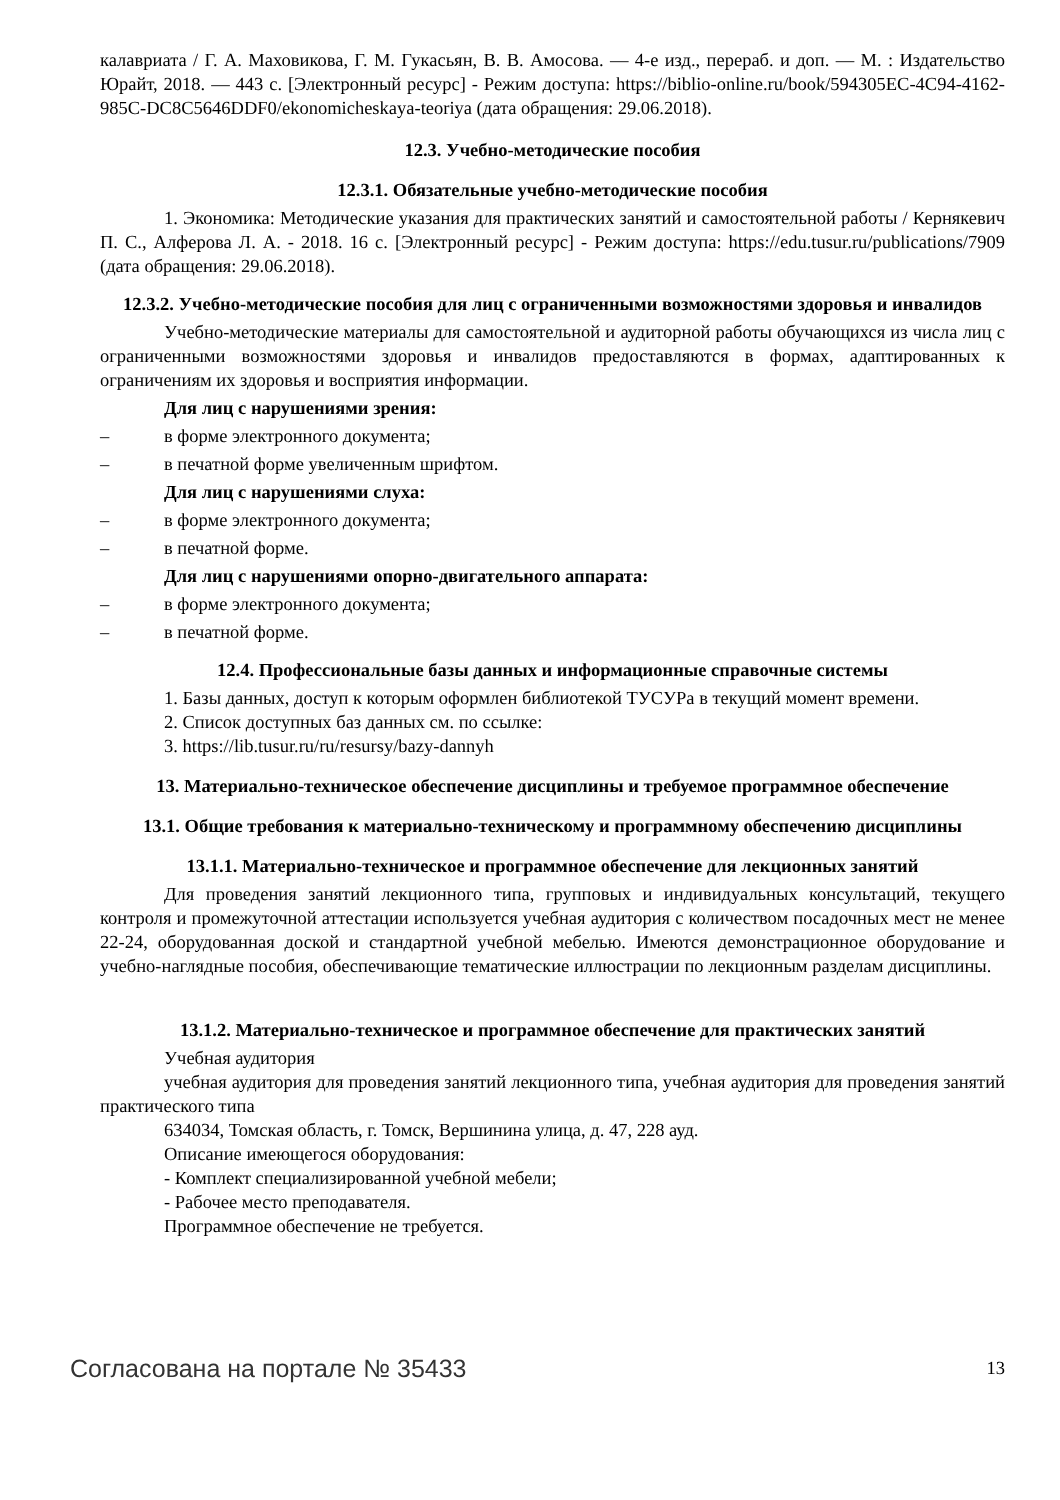калавриата / Г. А. Маховикова, Г. М. Гукасьян, В. В. Амосова. — 4-е изд., перераб. и доп. — М. : Издательство Юрайт, 2018. — 443 с. [Электронный ресурс] - Режим доступа: https://biblio-online.ru/book/594305EC-4C94-4162-985C-DC8C5646DDF0/ekonomicheskaya-teoriya (дата обращения: 29.06.2018).
12.3. Учебно-методические пособия
12.3.1. Обязательные учебно-методические пособия
1. Экономика: Методические указания для практических занятий и самостоятельной работы / Кернякевич П. С., Алферова Л. А. - 2018. 16 с. [Электронный ресурс] - Режим доступа: https://edu.tusur.ru/publications/7909 (дата обращения: 29.06.2018).
12.3.2. Учебно-методические пособия для лиц с ограниченными возможностями здоровья и инвалидов
Учебно-методические материалы для самостоятельной и аудиторной работы обучающихся из числа лиц с ограниченными возможностями здоровья и инвалидов предоставляются в формах, адаптированных к ограничениям их здоровья и восприятия информации.
Для лиц с нарушениями зрения:
– в форме электронного документа;
– в печатной форме увеличенным шрифтом.
Для лиц с нарушениями слуха:
– в форме электронного документа;
– в печатной форме.
Для лиц с нарушениями опорно-двигательного аппарата:
– в форме электронного документа;
– в печатной форме.
12.4. Профессиональные базы данных и информационные справочные системы
1. Базы данных, доступ к которым оформлен библиотекой ТУСУРа в текущий момент времени.
2. Список доступных баз данных см. по ссылке:
3. https://lib.tusur.ru/ru/resursy/bazy-dannyh
13. Материально-техническое обеспечение дисциплины и требуемое программное обеспечение
13.1. Общие требования к материально-техническому и программному обеспечению дисциплины
13.1.1. Материально-техническое и программное обеспечение для лекционных занятий
Для проведения занятий лекционного типа, групповых и индивидуальных консультаций, текущего контроля и промежуточной аттестации используется учебная аудитория с количеством посадочных мест не менее 22-24, оборудованная доской и стандартной учебной мебелью. Имеются демонстрационное оборудование и учебно-наглядные пособия, обеспечивающие тематические иллюстрации по лекционным разделам дисциплины.
13.1.2. Материально-техническое и программное обеспечение для практических занятий
Учебная аудитория
учебная аудитория для проведения занятий лекционного типа, учебная аудитория для проведения занятий практического типа
634034, Томская область, г. Томск, Вершинина улица, д. 47, 228 ауд.
Описание имеющегося оборудования:
- Комплект специализированной учебной мебели;
- Рабочее место преподавателя.
Программное обеспечение не требуется.
Согласована на портале № 35433 13